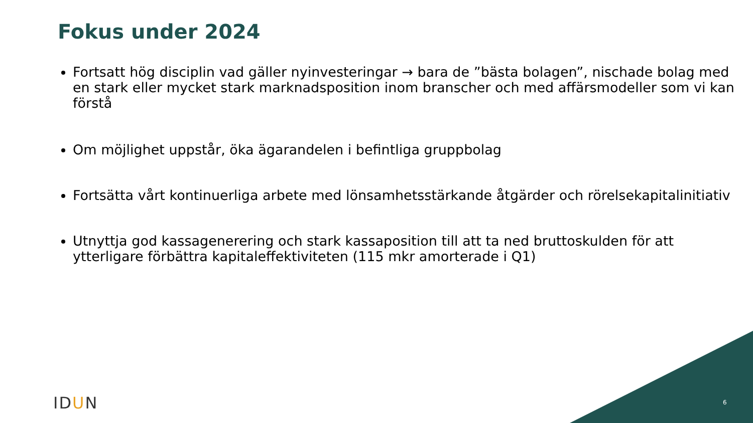Fokus under 2024
Fortsatt hög disciplin vad gäller nyinvesteringar → bara de ”bästa bolagen”, nischade bolag med en stark eller mycket stark marknadsposition inom branscher och med affärsmodeller som vi kan förstå
Om möjlighet uppstår, öka ägarandelen i befintliga gruppbolag
Fortsätta vårt kontinuerliga arbete med lönsamhetsstärkande åtgärder och rörelsekapitalinitiativ
Utnyttja god kassagenerering och stark kassaposition till att ta ned bruttoskulden för att ytterligare förbättra kapitaleffektiviteten (115 mkr amorterade i Q1)
IDUN 6